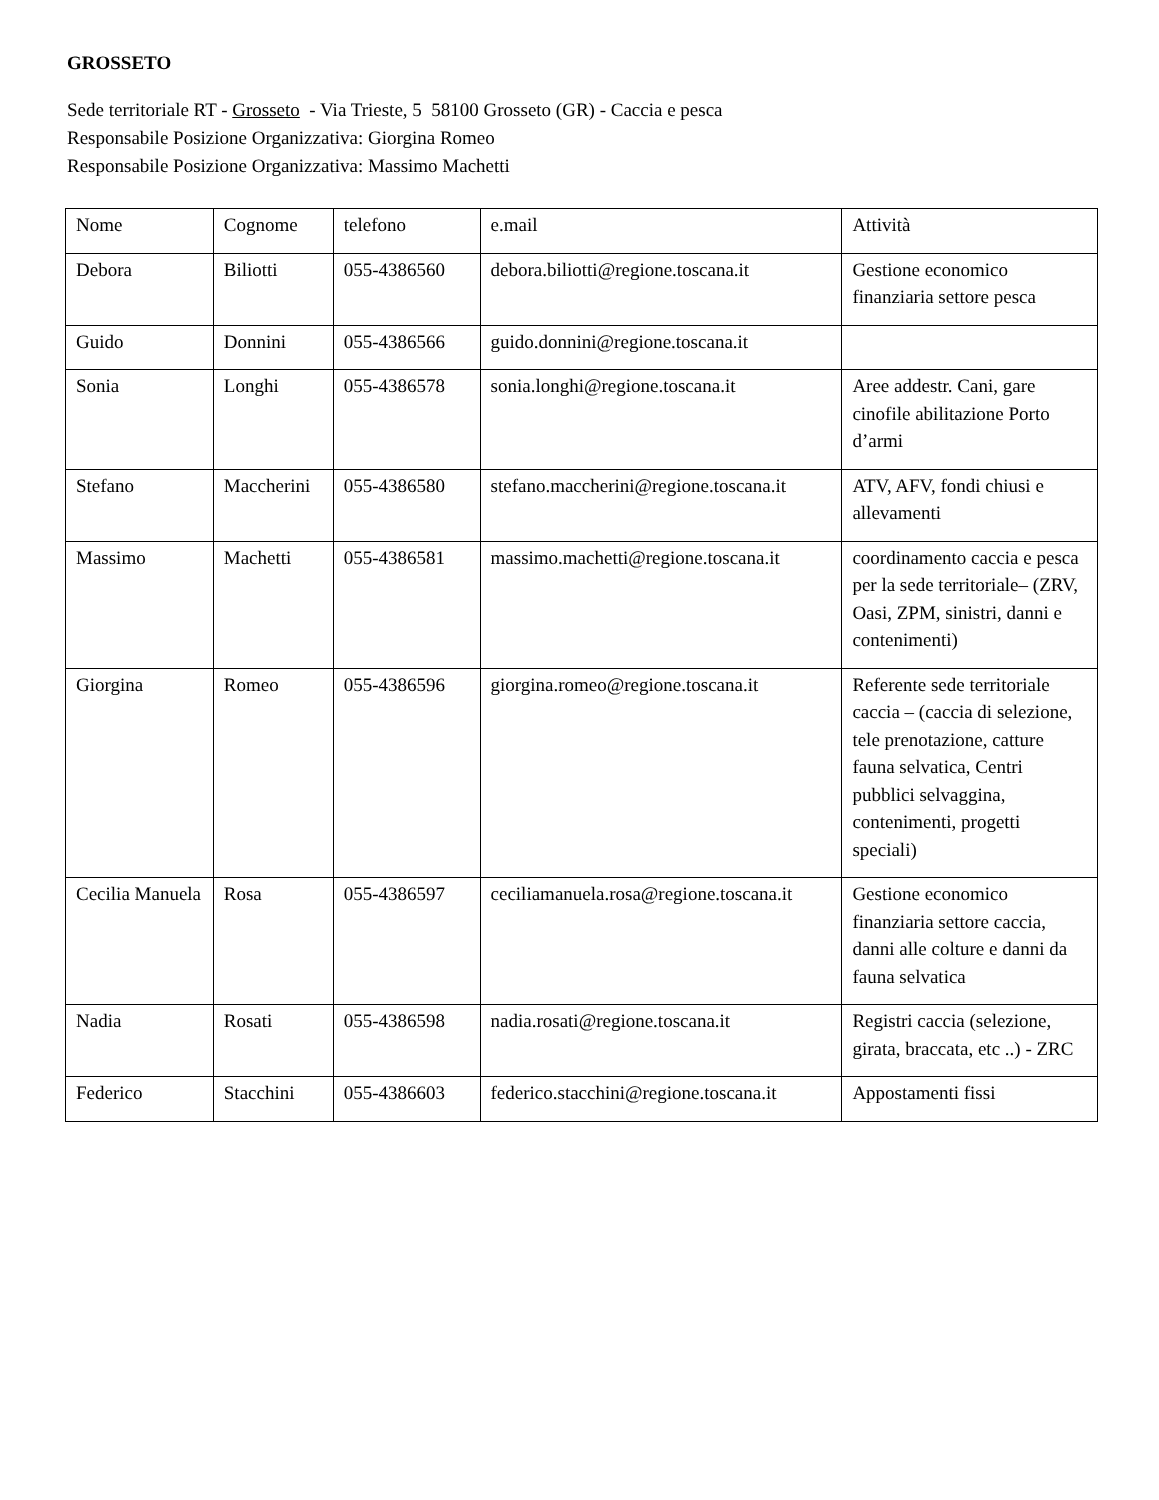GROSSETO
Sede territoriale RT - Grosseto - Via Trieste, 5 58100 Grosseto (GR) - Caccia e pesca
Responsabile Posizione Organizzativa: Giorgina Romeo
Responsabile Posizione Organizzativa: Massimo Machetti
| Nome | Cognome | telefono | e.mail | Attività |
| Debora | Biliotti | 055-4386560 | debora.biliotti@regione.toscana.it | Gestione economico finanziaria settore pesca |
| Guido | Donnini | 055-4386566 | guido.donnini@regione.toscana.it | |
| Sonia | Longhi | 055-4386578 | sonia.longhi@regione.toscana.it | Aree addestr. Cani, gare cinofile abilitazione Porto d’armi |
| Stefano | Maccherini | 055-4386580 | stefano.maccherini@regione.toscana.it | ATV, AFV, fondi chiusi e allevamenti |
| Massimo | Machetti | 055-4386581 | massimo.machetti@regione.toscana.it | coordinamento caccia e pesca per la sede territoriale– (ZRV, Oasi, ZPM, sinistri, danni e contenimenti) |
| Giorgina | Romeo | 055-4386596 | giorgina.romeo@regione.toscana.it | Referente sede territoriale caccia – (caccia di selezione, tele prenotazione, catture fauna selvatica, Centri pubblici selvaggina, contenimenti, progetti speciali) |
| Cecilia Manuela | Rosa | 055-4386597 | ceciliamanuela.rosa@regione.toscana.it | Gestione economico finanziaria settore caccia, danni alle colture e danni da fauna selvatica |
| Nadia | Rosati | 055-4386598 | nadia.rosati@regione.toscana.it | Registri caccia (selezione, girata, braccata, etc ..) - ZRC |
| Federico | Stacchini | 055-4386603 | federico.stacchini@regione.toscana.it | Appostamenti fissi |